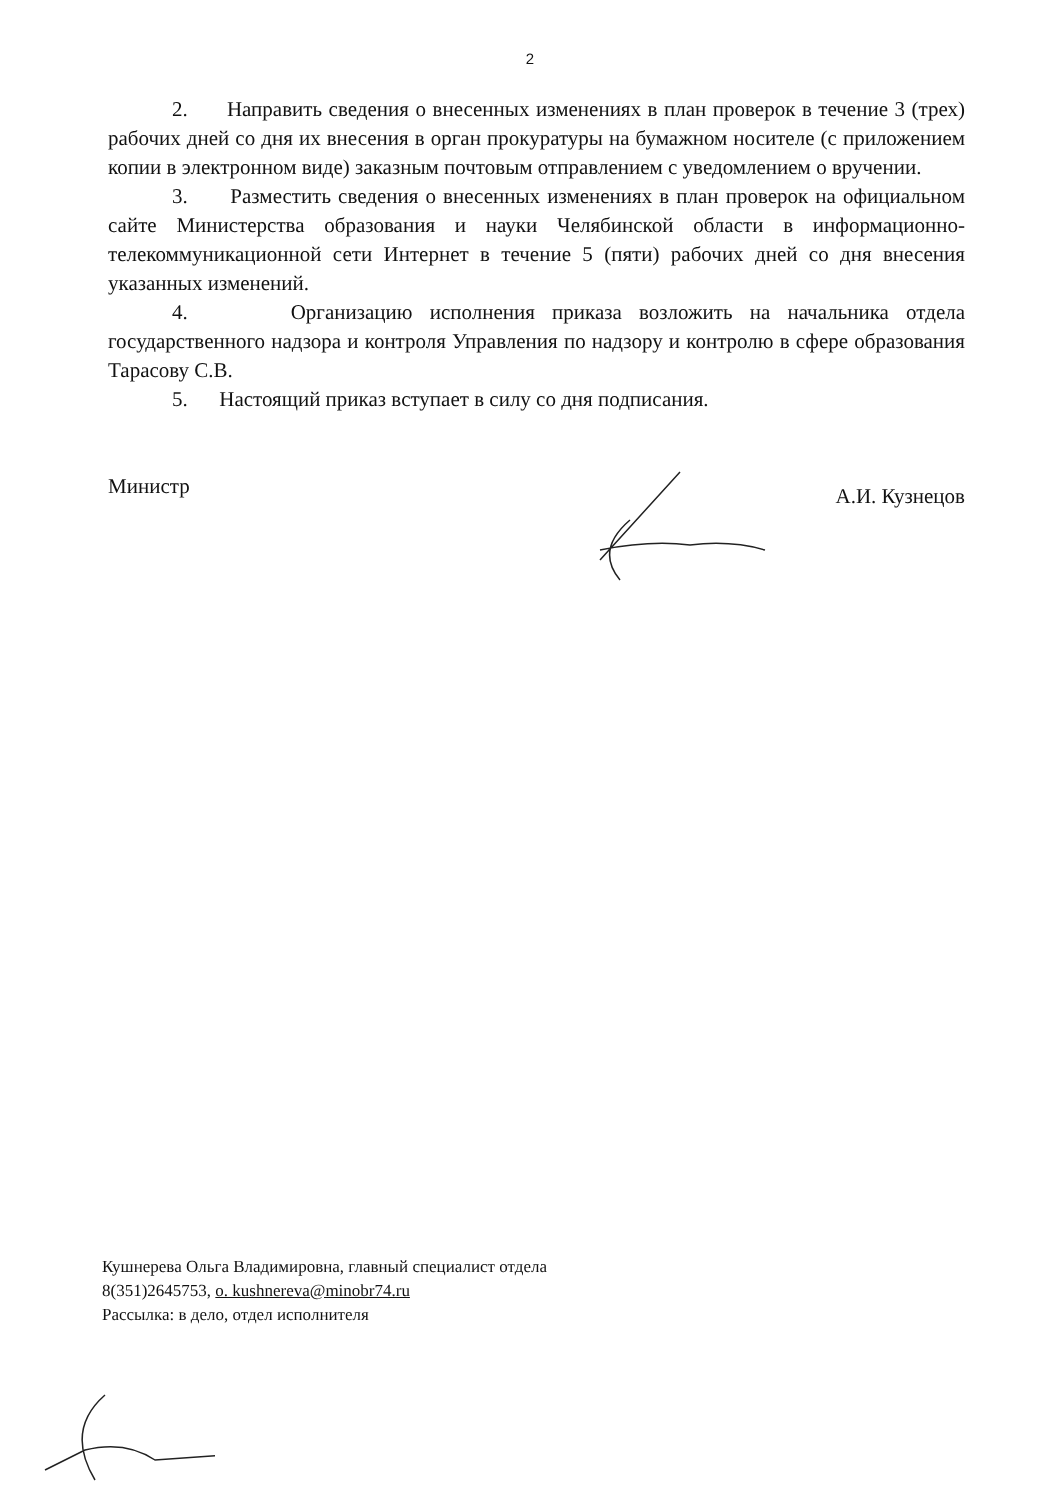2
2. Направить сведения о внесенных изменениях в план проверок в течение 3 (трех) рабочих дней со дня их внесения в орган прокуратуры на бумажном носителе (с приложением копии в электронном виде) заказным почтовым отправлением с уведомлением о вручении.
3. Разместить сведения о внесенных изменениях в план проверок на официальном сайте Министерства образования и науки Челябинской области в информационно-телекоммуникационной сети Интернет в течение 5 (пяти) рабочих дней со дня внесения указанных изменений.
4. Организацию исполнения приказа возложить на начальника отдела государственного надзора и контроля Управления по надзору и контролю в сфере образования Тарасову С.В.
5. Настоящий приказ вступает в силу со дня подписания.
Министр
А.И. Кузнецов
Кушнерева Ольга Владимировна, главный специалист отдела
8(351)2645753, o. kushnereva@minobr74.ru
Рассылка: в дело, отдел исполнителя